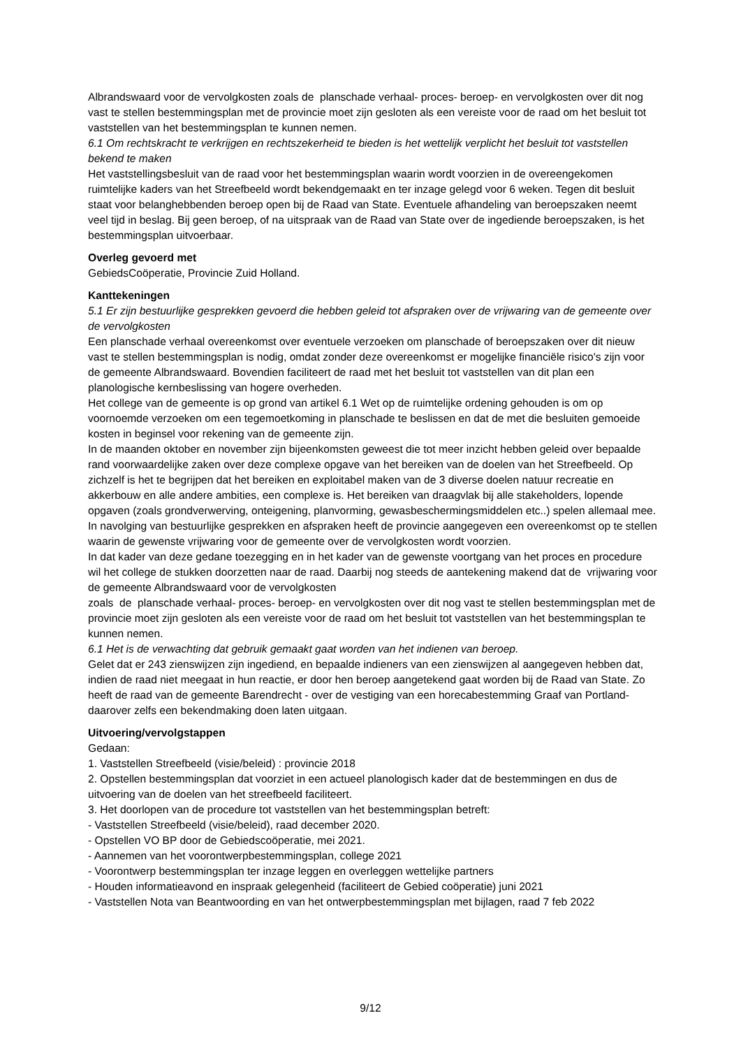Albrandswaard voor de vervolgkosten zoals de planschade verhaal- proces- beroep- en vervolgkosten over dit nog vast te stellen bestemmingsplan met de provincie moet zijn gesloten als een vereiste voor de raad om het besluit tot vaststellen van het bestemmingsplan te kunnen nemen.
6.1 Om rechtskracht te verkrijgen en rechtszekerheid te bieden is het wettelijk verplicht het besluit tot vaststellen bekend te maken
Het vaststellingsbesluit van de raad voor het bestemmingsplan waarin wordt voorzien in de overeengekomen ruimtelijke kaders van het Streefbeeld wordt bekendgemaakt en ter inzage gelegd voor 6 weken. Tegen dit besluit staat voor belanghebbenden beroep open bij de Raad van State. Eventuele afhandeling van beroepszaken neemt veel tijd in beslag. Bij geen beroep, of na uitspraak van de Raad van State over de ingediende beroepszaken, is het bestemmingsplan uitvoerbaar.
Overleg gevoerd met
GebiedsCoöperatie, Provincie Zuid Holland.
Kanttekeningen
5.1 Er zijn bestuurlijke gesprekken gevoerd die hebben geleid tot afspraken over de vrijwaring van de gemeente over de vervolgkosten
Een planschade verhaal overeenkomst over eventuele verzoeken om planschade of beroepszaken over dit nieuw vast te stellen bestemmingsplan is nodig, omdat zonder deze overeenkomst er mogelijke financiële risico's zijn voor de gemeente Albrandswaard. Bovendien faciliteert de raad met het besluit tot vaststellen van dit plan een planologische kernbeslissing van hogere overheden.
Het college van de gemeente is op grond van artikel 6.1 Wet op de ruimtelijke ordening gehouden is om op voornoemde verzoeken om een tegemoetkoming in planschade te beslissen en dat de met die besluiten gemoeide kosten in beginsel voor rekening van de gemeente zijn.
In de maanden oktober en november zijn bijeenkomsten geweest die tot meer inzicht hebben geleid over bepaalde rand voorwaardelijke zaken over deze complexe opgave van het bereiken van de doelen van het Streefbeeld. Op zichzelf is het te begrijpen dat het bereiken en exploitabel maken van de 3 diverse doelen natuur recreatie en akkerbouw en alle andere ambities, een complexe is. Het bereiken van draagvlak bij alle stakeholders, lopende opgaven (zoals grondverwerving, onteigening, planvorming, gewasbeschermingsmiddelen etc..) spelen allemaal mee. In navolging van bestuurlijke gesprekken en afspraken heeft de provincie aangegeven een overeenkomst op te stellen waarin de gewenste vrijwaring voor de gemeente over de vervolgkosten wordt voorzien.
In dat kader van deze gedane toezegging en in het kader van de gewenste voortgang van het proces en procedure wil het college de stukken doorzetten naar de raad. Daarbij nog steeds de aantekening makend dat de vrijwaring voor de gemeente Albrandswaard voor de vervolgkosten
zoals de planschade verhaal- proces- beroep- en vervolgkosten over dit nog vast te stellen bestemmingsplan met de provincie moet zijn gesloten als een vereiste voor de raad om het besluit tot vaststellen van het bestemmingsplan te kunnen nemen.
6.1 Het is de verwachting dat gebruik gemaakt gaat worden van het indienen van beroep.
Gelet dat er 243 zienswijzen zijn ingediend, en bepaalde indieners van een zienswijzen al aangegeven hebben dat, indien de raad niet meegaat in hun reactie, er door hen beroep aangetekend gaat worden bij de Raad van State. Zo heeft de raad van de gemeente Barendrecht - over de vestiging van een horecabestemming Graaf van Portland- daarover zelfs een bekendmaking doen laten uitgaan.
Uitvoering/vervolgstappen
Gedaan:
1. Vaststellen Streefbeeld (visie/beleid) : provincie 2018
2. Opstellen bestemmingsplan dat voorziet in een actueel planologisch kader dat de bestemmingen en dus de uitvoering van de doelen van het streefbeeld faciliteert.
3. Het doorlopen van de procedure tot vaststellen van het bestemmingsplan betreft:
- Vaststellen Streefbeeld (visie/beleid), raad december 2020.
- Opstellen VO BP door de Gebiedscoöperatie, mei 2021.
- Aannemen van het voorontwerpbestemmingsplan, college 2021
- Voorontwerp bestemmingsplan ter inzage leggen en overleggen wettelijke partners
- Houden informatieavond en inspraak gelegenheid (faciliteert de Gebied coöperatie) juni 2021
- Vaststellen Nota van Beantwoording en van het ontwerpbestemmingsplan met bijlagen, raad 7 feb 2022
9/12